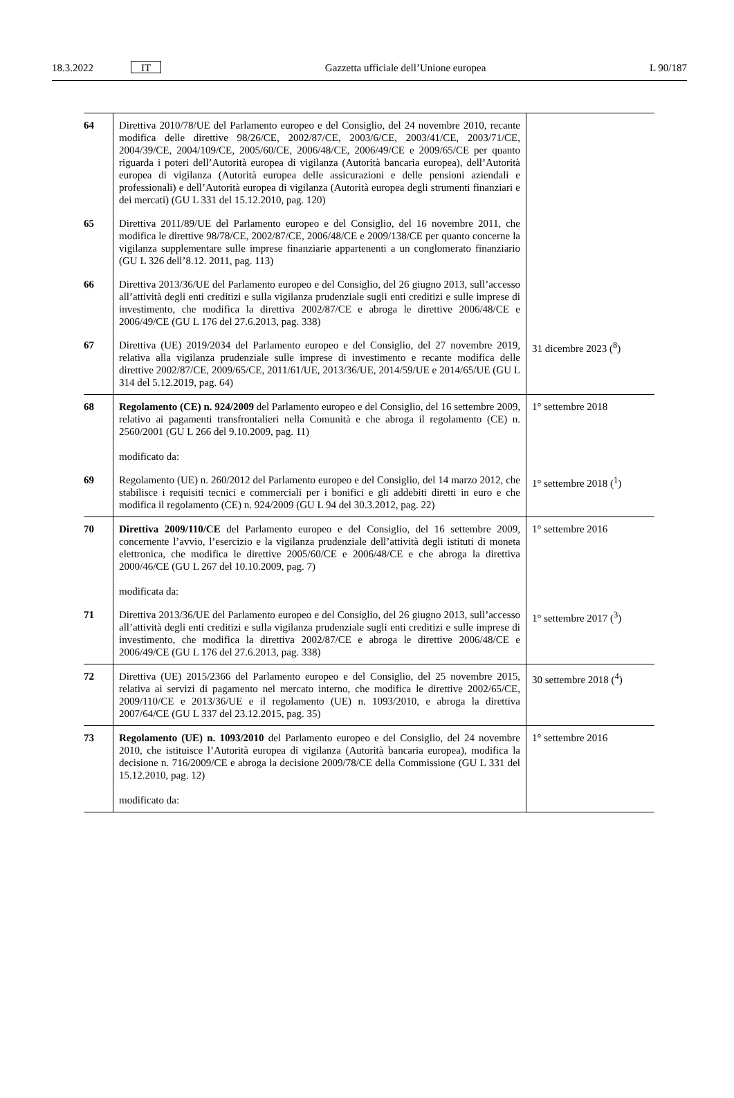18.3.2022
IT
Gazzetta ufficiale dell’Unione europea
L 90/187
| 64 | Direttiva 2010/78/UE del Parlamento europeo e del Consiglio, del 24 novembre 2010, recante modifica delle direttive 98/26/CE, 2002/87/CE, 2003/6/CE, 2003/41/CE, 2003/71/CE, 2004/39/CE, 2004/109/CE, 2005/60/CE, 2006/48/CE, 2006/49/CE e 2009/65/CE per quanto riguarda i poteri dell’Autorità europea di vigilanza (Autorità bancaria europea), dell’Autorità europea di vigilanza (Autorità europea delle assicurazioni e delle pensioni aziendali e professionali) e dell’Autorità europea di vigilanza (Autorità europea degli strumenti finanziari e dei mercati) (GU L 331 del 15.12.2010, pag. 120) | |
| 65 | Direttiva 2011/89/UE del Parlamento europeo e del Consiglio, del 16 novembre 2011, che modifica le direttive 98/78/CE, 2002/87/CE, 2006/48/CE e 2009/138/CE per quanto concerne la vigilanza supplementare sulle imprese finanziarie appartenenti a un conglomerato finanziario (GU L 326 dell’8.12. 2011, pag. 113) | |
| 66 | Direttiva 2013/36/UE del Parlamento europeo e del Consiglio, del 26 giugno 2013, sull’accesso all’attività degli enti creditizi e sulla vigilanza prudenziale sugli enti creditizi e sulle imprese di investimento, che modifica la direttiva 2002/87/CE e abroga le direttive 2006/48/CE e 2006/49/CE (GU L 176 del 27.6.2013, pag. 338) | |
| 67 | Direttiva (UE) 2019/2034 del Parlamento europeo e del Consiglio, del 27 novembre 2019, relativa alla vigilanza prudenziale sulle imprese di investimento e recante modifica delle direttive 2002/87/CE, 2009/65/CE, 2011/61/UE, 2013/36/UE, 2014/59/UE e 2014/65/UE (GU L 314 del 5.12.2019, pag. 64) | 31 dicembre 2023 (<sup>8</sup>) |
| 68 | Regolamento (CE) n. 924/2009 del Parlamento europeo e del Consiglio, del 16 settembre 2009, relativo ai pagamenti transfrontalieri nella Comunità e che abroga il regolamento (CE) n. 2560/2001 (GU L 266 del 9.10.2009, pag. 11) modificato da: | 1° settembre 2018 |
| 69 | Regolamento (UE) n. 260/2012 del Parlamento europeo e del Consiglio, del 14 marzo 2012, che stabilisce i requisiti tecnici e commerciali per i bonifici e gli addebiti diretti in euro e che modifica il regolamento (CE) n. 924/2009 (GU L 94 del 30.3.2012, pag. 22) | 1° settembre 2018 (<sup>1</sup>) |
| 70 | Direttiva 2009/110/CE del Parlamento europeo e del Consiglio, del 16 settembre 2009, concernente l’avvio, l’esercizio e la vigilanza prudenziale dell’attività degli istituti di moneta elettronica, che modifica le direttive 2005/60/CE e 2006/48/CE e che abroga la direttiva 2000/46/CE (GU L 267 del 10.10.2009, pag. 7) modificata da: | 1° settembre 2016 |
| 71 | Direttiva 2013/36/UE del Parlamento europeo e del Consiglio, del 26 giugno 2013, sull’accesso all’attività degli enti creditizi e sulla vigilanza prudenziale sugli enti creditizi e sulle imprese di investimento, che modifica la direttiva 2002/87/CE e abroga le direttive 2006/48/CE e 2006/49/CE (GU L 176 del 27.6.2013, pag. 338) | 1° settembre 2017 (<sup>3</sup>) |
| 72 | Direttiva (UE) 2015/2366 del Parlamento europeo e del Consiglio, del 25 novembre 2015, relativa ai servizi di pagamento nel mercato interno, che modifica le direttive 2002/65/CE, 2009/110/CE e 2013/36/UE e il regolamento (UE) n. 1093/2010, e abroga la direttiva 2007/64/CE (GU L 337 del 23.12.2015, pag. 35) | 30 settembre 2018 (<sup>4</sup>) |
| 73 | Regolamento (UE) n. 1093/2010 del Parlamento europeo e del Consiglio, del 24 novembre 2010, che istituisce l’Autorità europea di vigilanza (Autorità bancaria europea), modifica la decisione n. 716/2009/CE e abroga la decisione 2009/78/CE della Commissione (GU L 331 del 15.12.2010, pag. 12) modificato da: | 1° settembre 2016 |